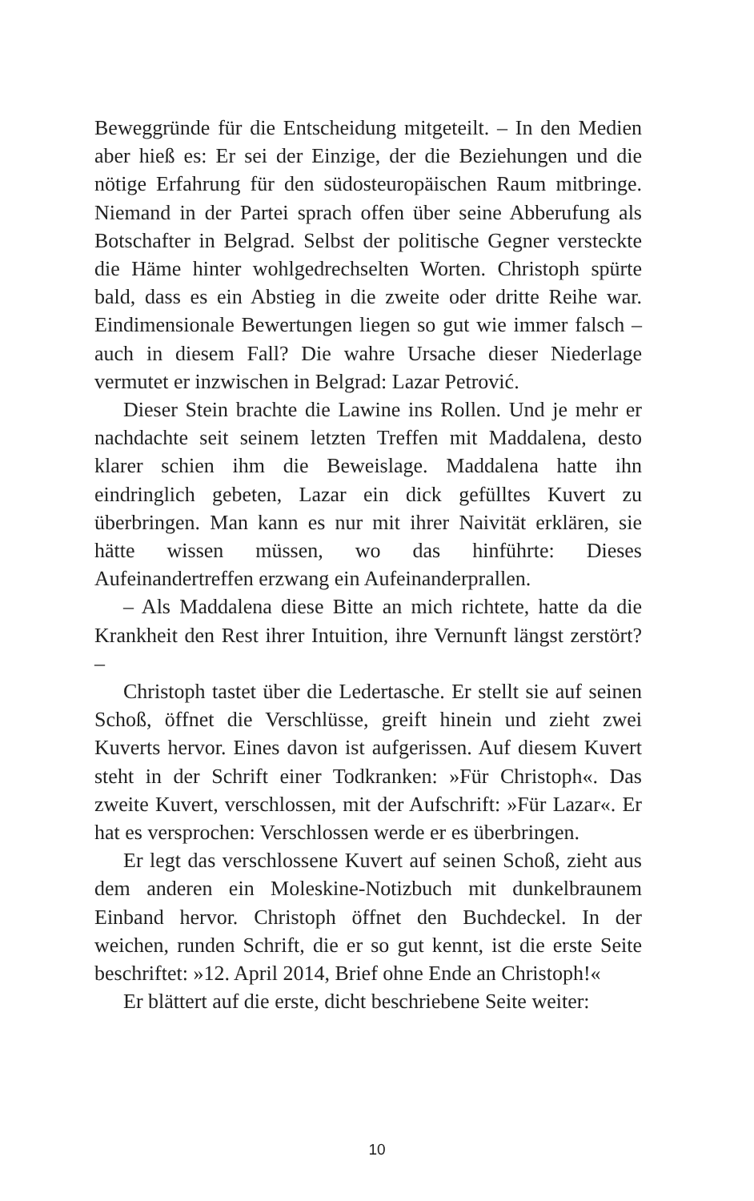Beweggründe für die Entscheidung mitgeteilt. – In den Medien aber hieß es: Er sei der Einzige, der die Beziehungen und die nötige Erfahrung für den südosteuropäischen Raum mitbringe. Niemand in der Partei sprach offen über seine Abberufung als Botschafter in Belgrad. Selbst der politische Gegner versteckte die Häme hinter wohlgedrechselten Worten. Christoph spürte bald, dass es ein Abstieg in die zweite oder dritte Reihe war. Eindimensionale Bewertungen liegen so gut wie immer falsch – auch in diesem Fall? Die wahre Ursache dieser Niederlage vermutet er inzwischen in Belgrad: Lazar Petrović.
Dieser Stein brachte die Lawine ins Rollen. Und je mehr er nachdachte seit seinem letzten Treffen mit Maddalena, desto klarer schien ihm die Beweislage. Maddalena hatte ihn eindringlich gebeten, Lazar ein dick gefülltes Kuvert zu überbringen. Man kann es nur mit ihrer Naivität erklären, sie hätte wissen müssen, wo das hinführte: Dieses Aufeinandertreffen erzwang ein Aufeinanderprallen.
– Als Maddalena diese Bitte an mich richtete, hatte da die Krankheit den Rest ihrer Intuition, ihre Vernunft längst zerstört? –
Christoph tastet über die Ledertasche. Er stellt sie auf seinen Schoß, öffnet die Verschlüsse, greift hinein und zieht zwei Kuverts hervor. Eines davon ist aufgerissen. Auf diesem Kuvert steht in der Schrift einer Todkranken: »Für Christoph«. Das zweite Kuvert, verschlossen, mit der Aufschrift: »Für Lazar«. Er hat es versprochen: Verschlossen werde er es überbringen.
Er legt das verschlossene Kuvert auf seinen Schoß, zieht aus dem anderen ein Moleskine-Notizbuch mit dunkelbraunem Einband hervor. Christoph öffnet den Buchdeckel. In der weichen, runden Schrift, die er so gut kennt, ist die erste Seite beschriftet: »12. April 2014, Brief ohne Ende an Christoph!«
Er blättert auf die erste, dicht beschriebene Seite weiter:
10